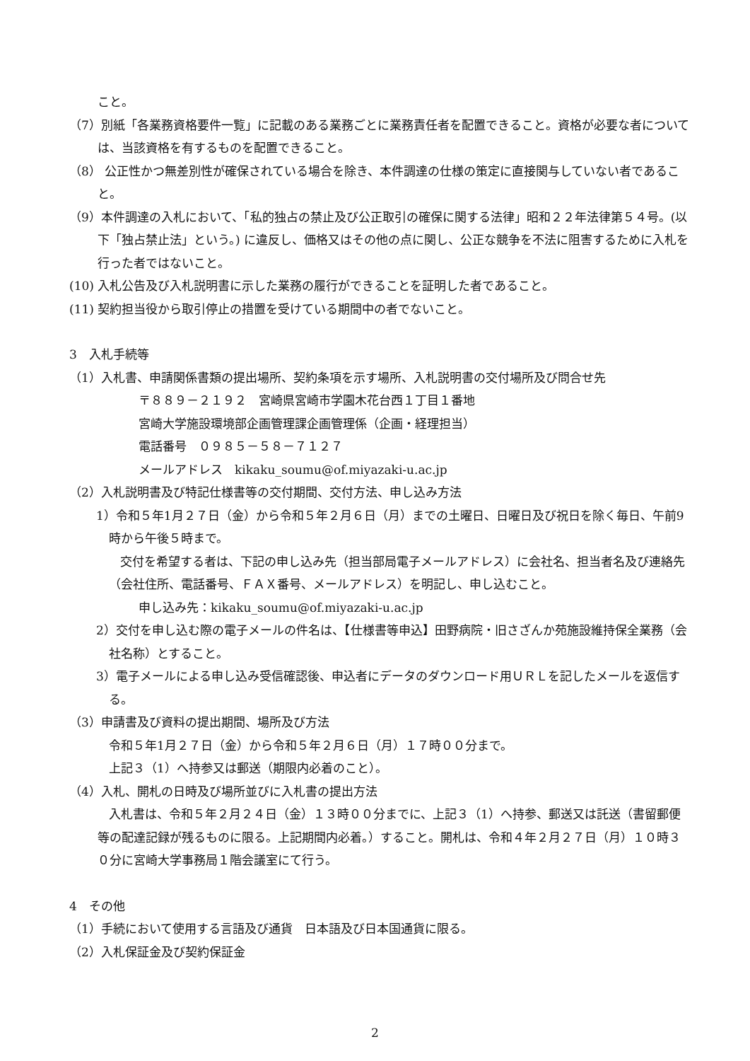こと。
（7）別紙「各業務資格要件一覧」に記載のある業務ごとに業務責任者を配置できること。資格が必要な者については、当該資格を有するものを配置できること。
（8） 公正性かつ無差別性が確保されている場合を除き、本件調達の仕様の策定に直接関与していない者であること。
（9）本件調達の入札において、「私的独占の禁止及び公正取引の確保に関する法律」昭和２２年法律第５４号。(以下「独占禁止法」という。) に違反し、価格又はその他の点に関し、公正な競争を不法に阻害するために入札を行った者ではないこと。
(10) 入札公告及び入札説明書に示した業務の履行ができることを証明した者であること。
(11) 契約担当役から取引停止の措置を受けている期間中の者でないこと。
3　入札手続等
（1）入札書、申請関係書類の提出場所、契約条項を示す場所、入札説明書の交付場所及び問合せ先
〒８８９－２１９２　宮崎県宮崎市学園木花台西１丁目１番地
宮崎大学施設環境部企画管理課企画管理係（企画・経理担当）
電話番号　０９８５－５８－７１２７
メールアドレス　kikaku_soumu@of.miyazaki-u.ac.jp
（2）入札説明書及び特記仕様書等の交付期間、交付方法、申し込み方法
1）令和５年1月２７日（金）から令和５年２月６日（月）までの土曜日、日曜日及び祝日を除く毎日、午前9時から午後５時まで。
交付を希望する者は、下記の申し込み先（担当部局電子メールアドレス）に会社名、担当者名及び連絡先（会社住所、電話番号、ＦＡＸ番号、メールアドレス）を明記し、申し込むこと。
申し込み先：kikaku_soumu@of.miyazaki-u.ac.jp
2）交付を申し込む際の電子メールの件名は、【仕様書等申込】田野病院・旧さざんか苑施設維持保全業務（会社名称）とすること。
3）電子メールによる申し込み受信確認後、申込者にデータのダウンロード用ＵＲＬを記したメールを返信する。
（3）申請書及び資料の提出期間、場所及び方法
令和５年1月２７日（金）から令和５年２月６日（月）１７時００分まで。
上記３（1）へ持参又は郵送（期限内必着のこと）。
（4）入札、開札の日時及び場所並びに入札書の提出方法
入札書は、令和５年２月２４日（金）１３時００分までに、上記３（1）へ持参、郵送又は託送（書留郵便等の配達記録が残るものに限る。上記期間内必着。）すること。開札は、令和４年２月２７日（月）１０時３０分に宮崎大学事務局１階会議室にて行う。
4　その他
（1）手続において使用する言語及び通貨　日本語及び日本国通貨に限る。
（2）入札保証金及び契約保証金
2